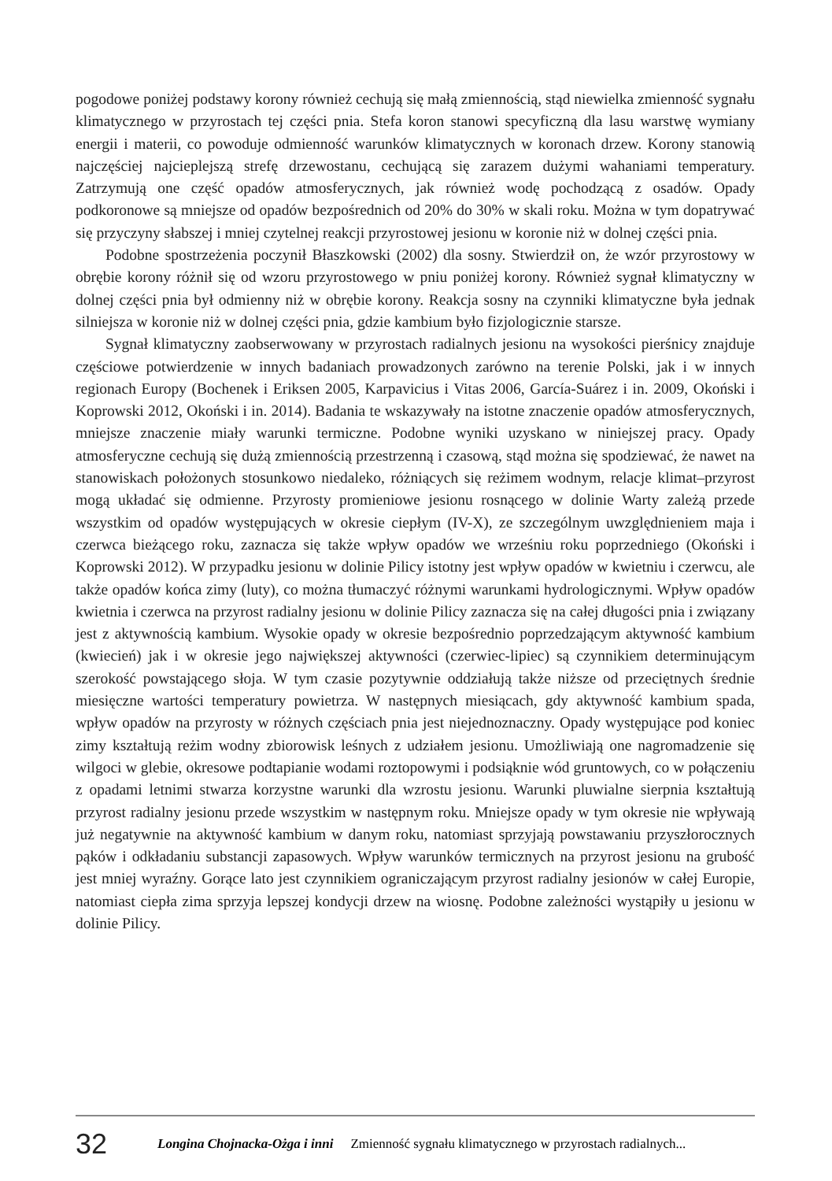pogodowe poniżej podstawy korony również cechują się małą zmiennością, stąd niewielka zmienność sygnału klimatycznego w przyrostach tej części pnia. Stefa koron stanowi specyficzną dla lasu warstwę wymiany energii i materii, co powoduje odmienność warunków klimatycznych w koronach drzew. Korony stanowią najczęściej najcieplejszą strefę drzewostanu, cechującą się zarazem dużymi wahaniami temperatury. Zatrzymują one część opadów atmosferycznych, jak również wodę pochodzącą z osadów. Opady podkoronowe są mniejsze od opadów bezpośrednich od 20% do 30% w skali roku. Można w tym dopatrywać się przyczyny słabszej i mniej czytelnej reakcji przyrostowej jesionu w koronie niż w dolnej części pnia.
Podobne spostrzeżenia poczynił Błaszkowski (2002) dla sosny. Stwierdził on, że wzór przyrostowy w obrębie korony różnił się od wzoru przyrostowego w pniu poniżej korony. Również sygnał klimatyczny w dolnej części pnia był odmienny niż w obrębie korony. Reakcja sosny na czynniki klimatyczne była jednak silniejsza w koronie niż w dolnej części pnia, gdzie kambium było fizjologicznie starsze.
Sygnał klimatyczny zaobserwowany w przyrostach radialnych jesionu na wysokości pierśnicy znajduje częściowe potwierdzenie w innych badaniach prowadzonych zarówno na terenie Polski, jak i w innych regionach Europy (Bochenek i Eriksen 2005, Karpavicius i Vitas 2006, García-Suárez i in. 2009, Okoński i Koprowski 2012, Okoński i in. 2014). Badania te wskazywały na istotne znaczenie opadów atmosferycznych, mniejsze znaczenie miały warunki termiczne. Podobne wyniki uzyskano w niniejszej pracy. Opady atmosferyczne cechują się dużą zmiennością przestrzenną i czasową, stąd można się spodziewać, że nawet na stanowiskach położonych stosunkowo niedaleko, różniących się reżimem wodnym, relacje klimat–przyrost mogą układać się odmienne. Przyrosty promieniowe jesionu rosnącego w dolinie Warty zależą przede wszystkim od opadów występujących w okresie ciepłym (IV-X), ze szczególnym uwzględnieniem maja i czerwca bieżącego roku, zaznacza się także wpływ opadów we wrześniu roku poprzedniego (Okoński i Koprowski 2012). W przypadku jesionu w dolinie Pilicy istotny jest wpływ opadów w kwietniu i czerwcu, ale także opadów końca zimy (luty), co można tłumaczyć różnymi warunkami hydrologicznymi. Wpływ opadów kwietnia i czerwca na przyrost radialny jesionu w dolinie Pilicy zaznacza się na całej długości pnia i związany jest z aktywnością kambium. Wysokie opady w okresie bezpośrednio poprzedzającym aktywność kambium (kwiecień) jak i w okresie jego największej aktywności (czerwiec-lipiec) są czynnikiem determinującym szerokość powstającego słoja. W tym czasie pozytywnie oddziałują także niższe od przeciętnych średnie miesięczne wartości temperatury powietrza. W następnych miesiącach, gdy aktywność kambium spada, wpływ opadów na przyrosty w różnych częściach pnia jest niejednoznaczny. Opady występujące pod koniec zimy kształtują reżim wodny zbiorowisk leśnych z udziałem jesionu. Umożliwiają one nagromadzenie się wilgoci w glebie, okresowe podtapianie wodami roztopowymi i podsiąknie wód gruntowych, co w połączeniu z opadami letnimi stwarza korzystne warunki dla wzrostu jesionu. Warunki pluwialne sierpnia kształtują przyrost radialny jesionu przede wszystkim w następnym roku. Mniejsze opady w tym okresie nie wpływają już negatywnie na aktywność kambium w danym roku, natomiast sprzyjają powstawaniu przyszłorocznych pąków i odkładaniu substancji zapasowych. Wpływ warunków termicznych na przyrost jesionu na grubość jest mniej wyraźny. Gorące lato jest czynnikiem ograniczającym przyrost radialny jesionów w całej Europie, natomiast ciepła zima sprzyja lepszej kondycji drzew na wiosnę. Podobne zależności wystąpiły u jesionu w dolinie Pilicy.
32 Longina Chojnacka-Ożga i inni Zmienność sygnału klimatycznego w przyrostach radialnych...